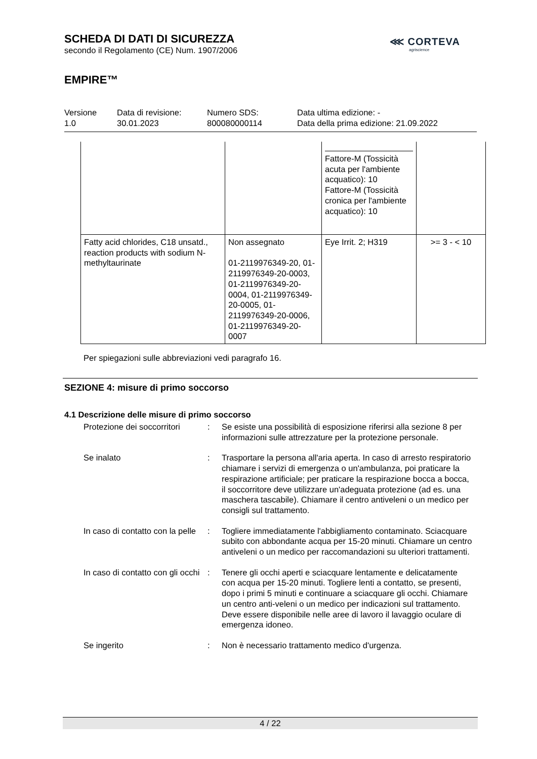SCHEDA DI DATI DI SICUREZZA
secondo il Regolamento (CE) Num. 1907/2006
EMPIRE™
⋘ CORTEVA
agriscience
Versione
1.0
Data di revisione:
30.01.2023
Numero SDS:
800080000114
Data ultima edizione: -
Data della prima edizione: 21.09.2022
| | | Fattore-M (Tossicità acuta per l'ambiente acquatico): 10 Fattore-M (Tossicità cronica per l'ambiente acquatico): 10 | |
| Fatty acid chlorides, C18 unsatd., reaction products with sodium N-methyltaurinate | Non assegnato 01-2119976349-20, 01-2119976349-20-0003, 01-2119976349-20-0004, 01-2119976349-20-0005, 01-2119976349-20-0006, 01-2119976349-20-0007 | Eye Irrit. 2; H319 | >= 3 - < 10 |
Per spiegazioni sulle abbreviazioni vedi paragrafo 16.
SEZIONE 4: misure di primo soccorso
4.1 Descrizione delle misure di primo soccorso
Protezione dei soccorritori
: Se esiste una possibilità di esposizione riferirsi alla sezione 8 per informazioni sulle attrezzature per la protezione personale.
Se inalato : Trasportare la persona all'aria aperta. In caso di arresto respiratorio chiamare i servizi di emergenza o un'ambulanza, poi praticare la respirazione artificiale; per praticare la respirazione bocca a bocca, il soccorritore deve utilizzare un'adeguata protezione (ad es. una maschera tascabile). Chiamare il centro antiveleni o un medico per consigli sul trattamento.
In caso di contatto con la pelle
: Togliere immediatamente l'abbigliamento contaminato. Sciacquare subito con abbondante acqua per 15-20 minuti. Chiamare un centro antiveleni o un medico per raccomandazioni su ulteriori trattamenti.
In caso di contatto con gli occhi
: Tenere gli occhi aperti e sciacquare lentamente e delicatamente con acqua per 15-20 minuti. Togliere lenti a contatto, se presenti, dopo i primi 5 minuti e continuare a sciacquare gli occhi. Chiamare un centro anti-veleni o un medico per indicazioni sul trattamento.
Deve essere disponibile nelle aree di lavoro il lavaggio oculare di emergenza idoneo.
Se ingerito : Non è necessario trattamento medico d'urgenza.
4 / 22